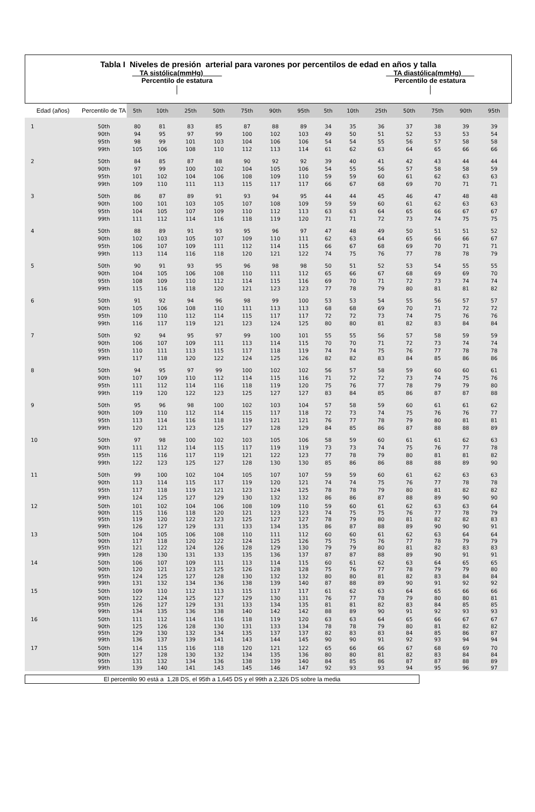Tabla I Niveles de presión arterial para varones por percentilos de edad en años y talla
TA sistólica(mmHg)
Percentilo de estatura
TA diastólica(mmHg)
Percentilo de estatura
| Edad (años) | Percentilo de TA | 5th | 10th | 25th | 50th | 75th | 90th | 95th | 5th | 10th | 25th | 50th | 75th | 90th | 95th |
| --- | --- | --- | --- | --- | --- | --- | --- | --- | --- | --- | --- | --- | --- | --- | --- |
| 1 | 50th | 80 | 81 | 83 | 85 | 87 | 88 | 89 | 34 | 35 | 36 | 37 | 38 | 39 | 39 |
| | 90th | 94 | 95 | 97 | 99 | 100 | 102 | 103 | 49 | 50 | 51 | 52 | 53 | 53 | 54 |
| | 95th | 98 | 99 | 101 | 103 | 104 | 106 | 106 | 54 | 54 | 55 | 56 | 57 | 58 | 58 |
| | 99th | 105 | 106 | 108 | 110 | 112 | 113 | 114 | 61 | 62 | 63 | 64 | 65 | 66 | 66 |
| 2 | 50th | 84 | 85 | 87 | 88 | 90 | 92 | 92 | 39 | 40 | 41 | 42 | 43 | 44 | 44 |
| | 90th | 97 | 99 | 100 | 102 | 104 | 105 | 106 | 54 | 55 | 56 | 57 | 58 | 58 | 59 |
| | 95th | 101 | 102 | 104 | 106 | 108 | 109 | 110 | 59 | 59 | 60 | 61 | 62 | 63 | 63 |
| | 99th | 109 | 110 | 111 | 113 | 115 | 117 | 117 | 66 | 67 | 68 | 69 | 70 | 71 | 71 |
| 3 | 50th | 86 | 87 | 89 | 91 | 93 | 94 | 95 | 44 | 44 | 45 | 46 | 47 | 48 | 48 |
| | 90th | 100 | 101 | 103 | 105 | 107 | 108 | 109 | 59 | 59 | 60 | 61 | 62 | 63 | 63 |
| | 95th | 104 | 105 | 107 | 109 | 110 | 112 | 113 | 63 | 63 | 64 | 65 | 66 | 67 | 67 |
| | 99th | 111 | 112 | 114 | 116 | 118 | 119 | 120 | 71 | 71 | 72 | 73 | 74 | 75 | 75 |
| 4 | 50th | 88 | 89 | 91 | 93 | 95 | 96 | 97 | 47 | 48 | 49 | 50 | 51 | 51 | 52 |
| | 90th | 102 | 103 | 105 | 107 | 109 | 110 | 111 | 62 | 63 | 64 | 65 | 66 | 66 | 67 |
| | 95th | 106 | 107 | 109 | 111 | 112 | 114 | 115 | 66 | 67 | 68 | 69 | 70 | 71 | 71 |
| | 99th | 113 | 114 | 116 | 118 | 120 | 121 | 122 | 74 | 75 | 76 | 77 | 78 | 78 | 79 |
| 5 | 50th | 90 | 91 | 93 | 95 | 96 | 98 | 98 | 50 | 51 | 52 | 53 | 54 | 55 | 55 |
| | 90th | 104 | 105 | 106 | 108 | 110 | 111 | 112 | 65 | 66 | 67 | 68 | 69 | 69 | 70 |
| | 95th | 108 | 109 | 110 | 112 | 114 | 115 | 116 | 69 | 70 | 71 | 72 | 73 | 74 | 74 |
| | 99th | 115 | 116 | 118 | 120 | 121 | 123 | 123 | 77 | 78 | 79 | 80 | 81 | 81 | 82 |
| 6 | 50th | 91 | 92 | 94 | 96 | 98 | 99 | 100 | 53 | 53 | 54 | 55 | 56 | 57 | 57 |
| | 90th | 105 | 106 | 108 | 110 | 111 | 113 | 113 | 68 | 68 | 69 | 70 | 71 | 72 | 72 |
| | 95th | 109 | 110 | 112 | 114 | 115 | 117 | 117 | 72 | 72 | 73 | 74 | 75 | 76 | 76 |
| | 99th | 116 | 117 | 119 | 121 | 123 | 124 | 125 | 80 | 80 | 81 | 82 | 83 | 84 | 84 |
| 7 | 50th | 92 | 94 | 95 | 97 | 99 | 100 | 101 | 55 | 55 | 56 | 57 | 58 | 59 | 59 |
| | 90th | 106 | 107 | 109 | 111 | 113 | 114 | 115 | 70 | 70 | 71 | 72 | 73 | 74 | 74 |
| | 95th | 110 | 111 | 113 | 115 | 117 | 118 | 119 | 74 | 74 | 75 | 76 | 77 | 78 | 78 |
| | 99th | 117 | 118 | 120 | 122 | 124 | 125 | 126 | 82 | 82 | 83 | 84 | 85 | 86 | 86 |
| 8 | 50th | 94 | 95 | 97 | 99 | 100 | 102 | 102 | 56 | 57 | 58 | 59 | 60 | 60 | 61 |
| | 90th | 107 | 109 | 110 | 112 | 114 | 115 | 116 | 71 | 72 | 72 | 73 | 74 | 75 | 76 |
| | 95th | 111 | 112 | 114 | 116 | 118 | 119 | 120 | 75 | 76 | 77 | 78 | 79 | 79 | 80 |
| | 99th | 119 | 120 | 122 | 123 | 125 | 127 | 127 | 83 | 84 | 85 | 86 | 87 | 87 | 88 |
| 9 | 50th | 95 | 96 | 98 | 100 | 102 | 103 | 104 | 57 | 58 | 59 | 60 | 61 | 61 | 62 |
| | 90th | 109 | 110 | 112 | 114 | 115 | 117 | 118 | 72 | 73 | 74 | 75 | 76 | 76 | 77 |
| | 95th | 113 | 114 | 116 | 118 | 119 | 121 | 121 | 76 | 77 | 78 | 79 | 80 | 81 | 81 |
| | 99th | 120 | 121 | 123 | 125 | 127 | 128 | 129 | 84 | 85 | 86 | 87 | 88 | 88 | 89 |
| 10 | 50th | 97 | 98 | 100 | 102 | 103 | 105 | 106 | 58 | 59 | 60 | 61 | 61 | 62 | 63 |
| | 90th | 111 | 112 | 114 | 115 | 117 | 119 | 119 | 73 | 73 | 74 | 75 | 76 | 77 | 78 |
| | 95th | 115 | 116 | 117 | 119 | 121 | 122 | 123 | 77 | 78 | 79 | 80 | 81 | 81 | 82 |
| | 99th | 122 | 123 | 125 | 127 | 128 | 130 | 130 | 85 | 86 | 86 | 88 | 88 | 89 | 90 |
| 11 | 50th | 99 | 100 | 102 | 104 | 105 | 107 | 107 | 59 | 59 | 60 | 61 | 62 | 63 | 63 |
| | 90th | 113 | 114 | 115 | 117 | 119 | 120 | 121 | 74 | 74 | 75 | 76 | 77 | 78 | 78 |
| | 95th | 117 | 118 | 119 | 121 | 123 | 124 | 125 | 78 | 78 | 79 | 80 | 81 | 82 | 82 |
| | 99th | 124 | 125 | 127 | 129 | 130 | 132 | 132 | 86 | 86 | 87 | 88 | 89 | 90 | 90 |
| 12 | 50th | 101 | 102 | 104 | 106 | 108 | 109 | 110 | 59 | 60 | 61 | 62 | 63 | 63 | 64 |
| | 90th | 115 | 116 | 118 | 120 | 121 | 123 | 123 | 74 | 75 | 75 | 76 | 77 | 78 | 79 |
| | 95th | 119 | 120 | 122 | 123 | 125 | 127 | 127 | 78 | 79 | 80 | 81 | 82 | 82 | 83 |
| | 99th | 126 | 127 | 129 | 131 | 133 | 134 | 135 | 86 | 87 | 88 | 89 | 90 | 90 | 91 |
| 13 | 50th | 104 | 105 | 106 | 108 | 110 | 111 | 112 | 60 | 60 | 61 | 62 | 63 | 64 | 64 |
| | 90th | 117 | 118 | 120 | 122 | 124 | 125 | 126 | 75 | 75 | 76 | 77 | 78 | 79 | 79 |
| | 95th | 121 | 122 | 124 | 126 | 128 | 129 | 130 | 79 | 79 | 80 | 81 | 82 | 83 | 83 |
| | 99th | 128 | 130 | 131 | 133 | 135 | 136 | 137 | 87 | 87 | 88 | 89 | 90 | 91 | 91 |
| 14 | 50th | 106 | 107 | 109 | 111 | 113 | 114 | 115 | 60 | 61 | 62 | 63 | 64 | 65 | 65 |
| | 90th | 120 | 121 | 123 | 125 | 126 | 128 | 128 | 75 | 76 | 77 | 78 | 79 | 79 | 80 |
| | 95th | 124 | 125 | 127 | 128 | 130 | 132 | 132 | 80 | 80 | 81 | 82 | 83 | 84 | 84 |
| | 99th | 131 | 132 | 134 | 136 | 138 | 139 | 140 | 87 | 88 | 89 | 90 | 91 | 92 | 92 |
| 15 | 50th | 109 | 110 | 112 | 113 | 115 | 117 | 117 | 61 | 62 | 63 | 64 | 65 | 66 | 66 |
| | 90th | 122 | 124 | 125 | 127 | 129 | 130 | 131 | 76 | 77 | 78 | 79 | 80 | 80 | 81 |
| | 95th | 126 | 127 | 129 | 131 | 133 | 134 | 135 | 81 | 81 | 82 | 83 | 84 | 85 | 85 |
| | 99th | 134 | 135 | 136 | 138 | 140 | 142 | 142 | 88 | 89 | 90 | 91 | 92 | 93 | 93 |
| 16 | 50th | 111 | 112 | 114 | 116 | 118 | 119 | 120 | 63 | 63 | 64 | 65 | 66 | 67 | 67 |
| | 90th | 125 | 126 | 128 | 130 | 131 | 133 | 134 | 78 | 78 | 79 | 80 | 81 | 82 | 82 |
| | 95th | 129 | 130 | 132 | 134 | 135 | 137 | 137 | 82 | 83 | 83 | 84 | 85 | 86 | 87 |
| | 99th | 136 | 137 | 139 | 141 | 143 | 144 | 145 | 90 | 90 | 91 | 92 | 93 | 94 | 94 |
| 17 | 50th | 114 | 115 | 116 | 118 | 120 | 121 | 122 | 65 | 66 | 66 | 67 | 68 | 69 | 70 |
| | 90th | 127 | 128 | 130 | 132 | 134 | 135 | 136 | 80 | 80 | 81 | 82 | 83 | 84 | 84 |
| | 95th | 131 | 132 | 134 | 136 | 138 | 139 | 140 | 84 | 85 | 86 | 87 | 87 | 88 | 89 |
| | 99th | 139 | 140 | 141 | 143 | 145 | 146 | 147 | 92 | 93 | 93 | 94 | 95 | 96 | 97 |
El percentilo 90 está a 1,28 DS, el 95th a 1,645 DS y el 99th a 2,326 DS sobre la media